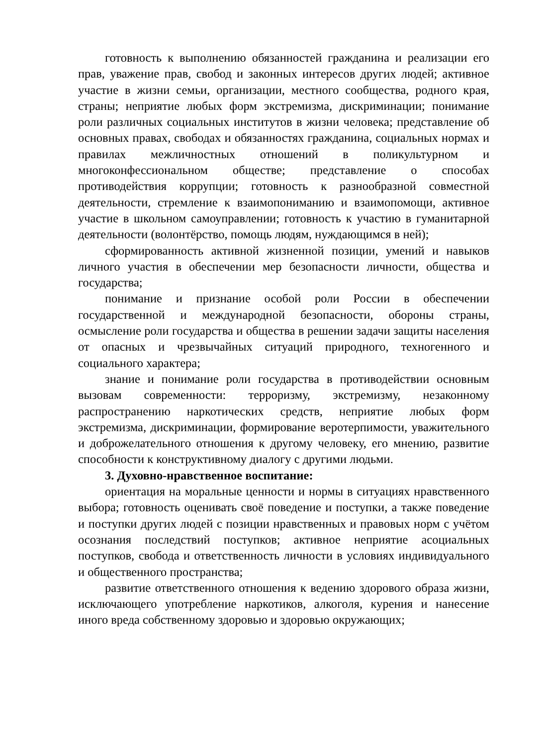готовность к выполнению обязанностей гражданина и реализации его прав, уважение прав, свобод и законных интересов других людей; активное участие в жизни семьи, организации, местного сообщества, родного края, страны; неприятие любых форм экстремизма, дискриминации; понимание роли различных социальных институтов в жизни человека; представление об основных правах, свободах и обязанностях гражданина, социальных нормах и правилах межличностных отношений в поликультурном и многоконфессиональном обществе; представление о способах противодействия коррупции; готовность к разнообразной совместной деятельности, стремление к взаимопониманию и взаимопомощи, активное участие в школьном самоуправлении; готовность к участию в гуманитарной деятельности (волонтёрство, помощь людям, нуждающимся в ней);
сформированность активной жизненной позиции, умений и навыков личного участия в обеспечении мер безопасности личности, общества и государства;
понимание и признание особой роли России в обеспечении государственной и международной безопасности, обороны страны, осмысление роли государства и общества в решении задачи защиты населения от опасных и чрезвычайных ситуаций природного, техногенного и социального характера;
знание и понимание роли государства в противодействии основным вызовам современности: терроризму, экстремизму, незаконному распространению наркотических средств, неприятие любых форм экстремизма, дискриминации, формирование веротерпимости, уважительного и доброжелательного отношения к другому человеку, его мнению, развитие способности к конструктивному диалогу с другими людьми.
3. Духовно-нравственное воспитание:
ориентация на моральные ценности и нормы в ситуациях нравственного выбора; готовность оценивать своё поведение и поступки, а также поведение и поступки других людей с позиции нравственных и правовых норм с учётом осознания последствий поступков; активное неприятие асоциальных поступков, свобода и ответственность личности в условиях индивидуального и общественного пространства;
развитие ответственного отношения к ведению здорового образа жизни, исключающего употребление наркотиков, алкоголя, курения и нанесение иного вреда собственному здоровью и здоровью окружающих;